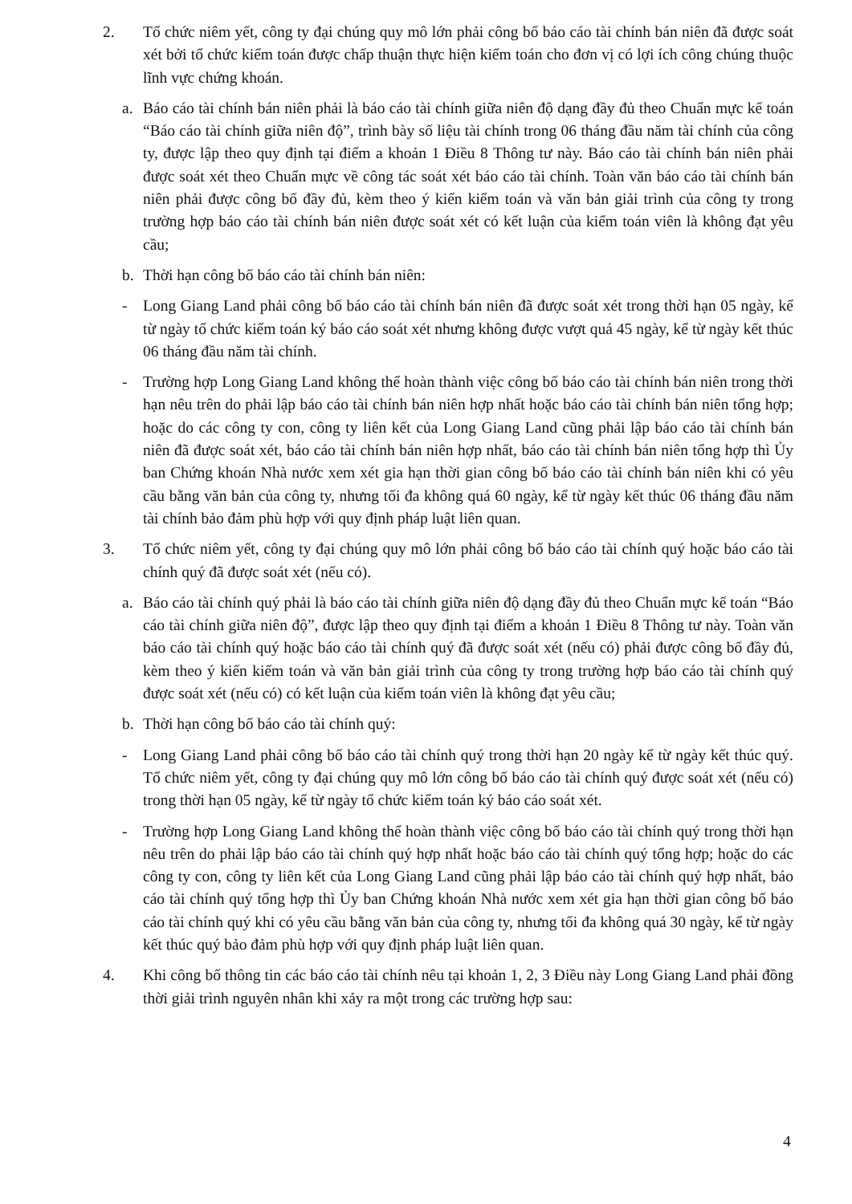2. Tổ chức niêm yết, công ty đại chúng quy mô lớn phải công bố báo cáo tài chính bán niên đã được soát xét bởi tổ chức kiểm toán được chấp thuận thực hiện kiểm toán cho đơn vị có lợi ích công chúng thuộc lĩnh vực chứng khoán.
a. Báo cáo tài chính bán niên phải là báo cáo tài chính giữa niên độ dạng đầy đủ theo Chuẩn mực kế toán “Báo cáo tài chính giữa niên độ”, trình bày số liệu tài chính trong 06 tháng đầu năm tài chính của công ty, được lập theo quy định tại điểm a khoản 1 Điều 8 Thông tư này. Báo cáo tài chính bán niên phải được soát xét theo Chuẩn mực về công tác soát xét báo cáo tài chính. Toàn văn báo cáo tài chính bán niên phải được công bố đầy đủ, kèm theo ý kiến kiểm toán và văn bản giải trình của công ty trong trường hợp báo cáo tài chính bán niên được soát xét có kết luận của kiểm toán viên là không đạt yêu cầu;
b. Thời hạn công bố báo cáo tài chính bán niên:
- Long Giang Land phải công bố báo cáo tài chính bán niên đã được soát xét trong thời hạn 05 ngày, kể từ ngày tổ chức kiểm toán ký báo cáo soát xét nhưng không được vượt quá 45 ngày, kể từ ngày kết thúc 06 tháng đầu năm tài chính.
- Trường hợp Long Giang Land không thể hoàn thành việc công bố báo cáo tài chính bán niên trong thời hạn nêu trên do phải lập báo cáo tài chính bán niên hợp nhất hoặc báo cáo tài chính bán niên tổng hợp; hoặc do các công ty con, công ty liên kết của Long Giang Land cũng phải lập báo cáo tài chính bán niên đã được soát xét, báo cáo tài chính bán niên hợp nhất, báo cáo tài chính bán niên tổng hợp thì Ủy ban Chứng khoán Nhà nước xem xét gia hạn thời gian công bố báo cáo tài chính bán niên khi có yêu cầu bằng văn bản của công ty, nhưng tối đa không quá 60 ngày, kể từ ngày kết thúc 06 tháng đầu năm tài chính bảo đảm phù hợp với quy định pháp luật liên quan.
3. Tổ chức niêm yết, công ty đại chúng quy mô lớn phải công bố báo cáo tài chính quý hoặc báo cáo tài chính quý đã được soát xét (nếu có).
a. Báo cáo tài chính quý phải là báo cáo tài chính giữa niên độ dạng đầy đủ theo Chuẩn mực kế toán “Báo cáo tài chính giữa niên độ”, được lập theo quy định tại điểm a khoản 1 Điều 8 Thông tư này. Toàn văn báo cáo tài chính quý hoặc báo cáo tài chính quý đã được soát xét (nếu có) phải được công bố đầy đủ, kèm theo ý kiến kiểm toán và văn bản giải trình của công ty trong trường hợp báo cáo tài chính quý được soát xét (nếu có) có kết luận của kiểm toán viên là không đạt yêu cầu;
b. Thời hạn công bố báo cáo tài chính quý:
- Long Giang Land phải công bố báo cáo tài chính quý trong thời hạn 20 ngày kể từ ngày kết thúc quý. Tổ chức niêm yết, công ty đại chúng quy mô lớn công bố báo cáo tài chính quý được soát xét (nếu có) trong thời hạn 05 ngày, kể từ ngày tổ chức kiểm toán ký báo cáo soát xét.
- Trường hợp Long Giang Land không thể hoàn thành việc công bố báo cáo tài chính quý trong thời hạn nêu trên do phải lập báo cáo tài chính quý hợp nhất hoặc báo cáo tài chính quý tổng hợp; hoặc do các công ty con, công ty liên kết của Long Giang Land cũng phải lập báo cáo tài chính quý hợp nhất, báo cáo tài chính quý tổng hợp thì Ủy ban Chứng khoán Nhà nước xem xét gia hạn thời gian công bố báo cáo tài chính quý khi có yêu cầu bằng văn bản của công ty, nhưng tối đa không quá 30 ngày, kể từ ngày kết thúc quý bảo đảm phù hợp với quy định pháp luật liên quan.
4. Khi công bố thông tin các báo cáo tài chính nêu tại khoản 1, 2, 3 Điều này Long Giang Land phải đồng thời giải trình nguyên nhân khi xảy ra một trong các trường hợp sau:
4